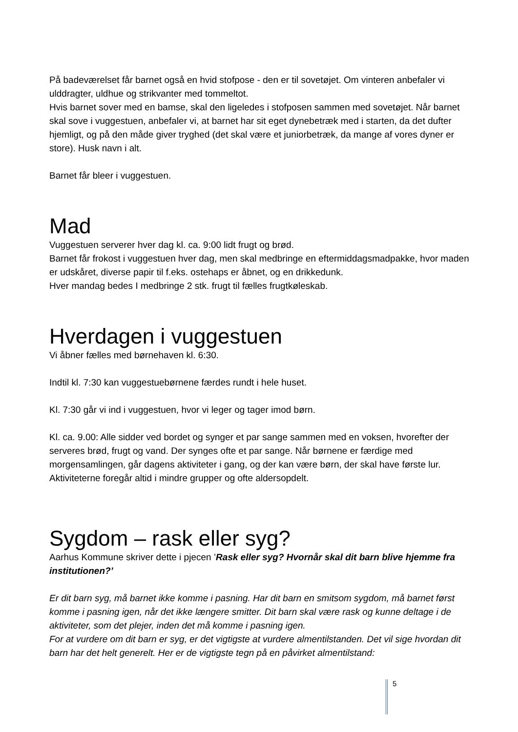På badeværelset får barnet også en hvid stofpose - den er til sovetøjet. Om vinteren anbefaler vi ulddragter, uldhue og strikvanter med tommeltot.
Hvis barnet sover med en bamse, skal den ligeledes i stofposen sammen med sovetøjet. Når barnet skal sove i vuggestuen, anbefaler vi, at barnet har sit eget dynebetræk med i starten, da det dufter hjemligt, og på den måde giver tryghed (det skal være et juniorbetræk, da mange af vores dyner er store). Husk navn i alt.
Barnet får bleer i vuggestuen.
Mad
Vuggestuen serverer hver dag kl. ca. 9:00 lidt frugt og brød.
Barnet får frokost i vuggestuen hver dag, men skal medbringe en eftermiddagsmadpakke, hvor maden er udskåret, diverse papir til f.eks. ostehaps er åbnet, og en drikkedunk.
Hver mandag bedes I medbringe 2 stk. frugt til fælles frugtkøleskab.
Hverdagen i vuggestuen
Vi åbner fælles med børnehaven kl. 6:30.
Indtil kl. 7:30 kan vuggestuebørnene færdes rundt i hele huset.
Kl. 7:30 går vi ind i vuggestuen, hvor vi leger og tager imod børn.
Kl. ca. 9.00: Alle sidder ved bordet og synger et par sange sammen med en voksen, hvorefter der serveres brød, frugt og vand. Der synges ofte et par sange. Når børnene er færdige med morgensamlingen, går dagens aktiviteter i gang, og der kan være børn, der skal have første lur. Aktiviteterne foregår altid i mindre grupper og ofte aldersopdelt.
Sygdom – rask eller syg?
Aarhus Kommune skriver dette i pjecen ’Rask eller syg? Hvornår skal dit barn blive hjemme fra institutionen?’
Er dit barn syg, må barnet ikke komme i pasning. Har dit barn en smitsom sygdom, må barnet først komme i pasning igen, når det ikke længere smitter. Dit barn skal være rask og kunne deltage i de aktiviteter, som det plejer, inden det må komme i pasning igen.
For at vurdere om dit barn er syg, er det vigtigste at vurdere almentilstanden. Det vil sige hvordan dit barn har det helt generelt. Her er de vigtigste tegn på en påvirket almentilstand:
5